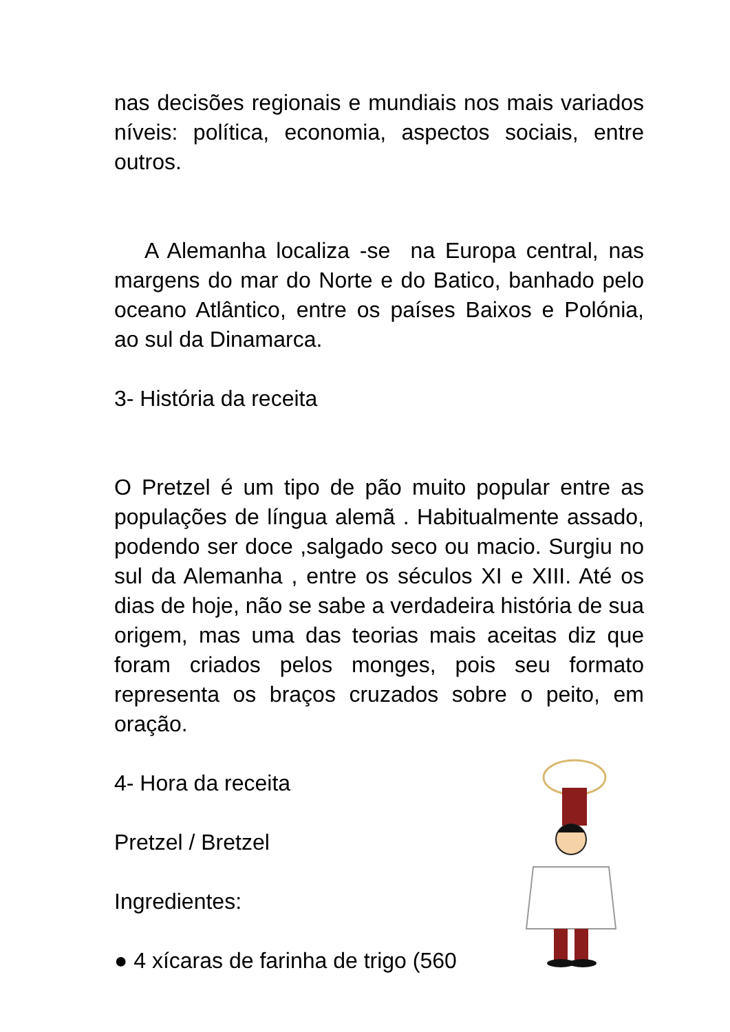nas decisões regionais e mundiais nos mais variados níveis: política, economia, aspectos sociais, entre outros.
A Alemanha localiza -se na Europa central, nas margens do mar do Norte e do Batico, banhado pelo oceano Atlântico, entre os países Baixos e Polónia, ao sul da Dinamarca.
3- História da receita
O Pretzel é um tipo de pão muito popular entre as populações de língua alemã . Habitualmente assado, podendo ser doce ,salgado seco ou macio. Surgiu no sul da Alemanha , entre os séculos XI e XIII. Até os dias de hoje, não se sabe a verdadeira história de sua origem, mas uma das teorias mais aceitas diz que foram criados pelos monges, pois seu formato representa os braços cruzados sobre o peito, em oração.
4- Hora da receita
Pretzel / Bretzel
Ingredientes:
● 4 xícaras de farinha de trigo (560